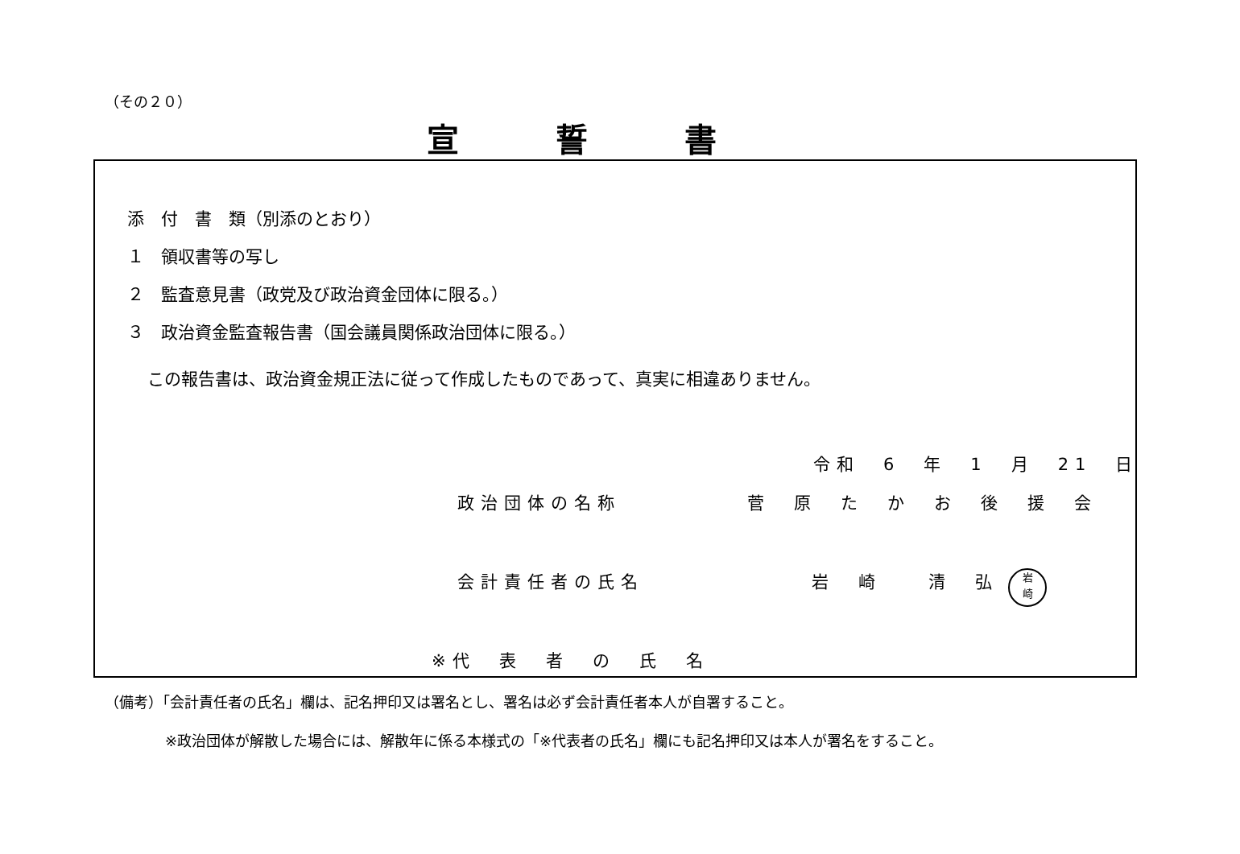（その２０）
宣誓書
添　付　書　類（別添のとおり）
１　領収書等の写し
２　監査意見書（政党及び政治資金団体に限る。）
３　政治資金監査報告書（国会議員関係政治団体に限る。）
この報告書は、政治資金規正法に従って作成したものであって、真実に相違ありません。
令和　6　年　1　月　21　日
政治団体の名称 菅　原　た　か　お　後　援　会
会計責任者の氏名 岩　崎　　清　弘 岩
崎
※代　表　者　の　氏　名
（備考）「会計責任者の氏名」欄は、記名押印又は署名とし、署名は必ず会計責任者本人が自署すること。
※政治団体が解散した場合には、解散年に係る本様式の「※代表者の氏名」欄にも記名押印又は本人が署名をすること。